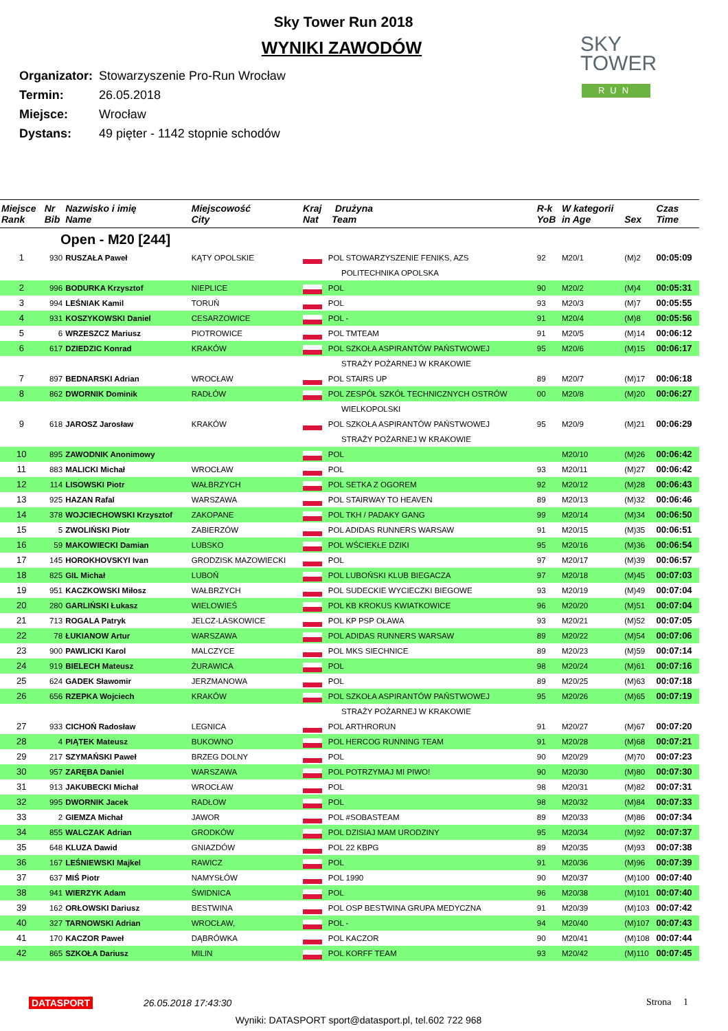Sky Tower Run 2018
WYNIKI ZAWODÓW
Organizator: Stowarzyszenie Pro-Run Wrocław
Termin: 26.05.2018
Miejsce: Wrocław
Dystans: 49 pięter - 1142 stopnie schodów
SKY
TOWER
RUN
| Miejsce Rank | Nr Bib | Nazwisko i imię Name | Miejscowość City | Kraj Drużyna Nat Team | | R-k YoB | W kategorii in Age | Sex | Czas Time |
| --- | --- | --- | --- | --- | --- | --- | --- | --- | --- |
| Open - M20 [244] | | | | | | | | | |
| 1 | 930 | RUSZAŁA Paweł | KĄTY OPOLSKIE | | POL STOWARZYSZENIE FENIKS, AZS POLITECHNIKA OPOLSKA | 92 | M20/1 | (M)2 | 00:05:09 |
| 2 | 996 | BODURKA Krzysztof | NIEPLICE | | POL | 90 | M20/2 | (M)4 | 00:05:31 |
| 3 | 994 | LEŚNIAK Kamil | TORUŃ | | POL | 93 | M20/3 | (M)7 | 00:05:55 |
| 4 | 931 | KOSZYKOWSKI Daniel | CESARZOWICE | | POL - | 91 | M20/4 | (M)8 | 00:05:56 |
| 5 | 6 | WRZESZCZ Mariusz | PIOTROWICE | | POL TMTEAM | 91 | M20/5 | (M)14 | 00:06:12 |
| 6 | 617 | DZIEDZIC Konrad | KRAKÓW | | POL SZKOŁA ASPIRANTÓW PAŃSTWOWEJ | 95 | M20/6 | (M)15 | 00:06:17 |
| | | | | | STRAŻY POŻARNEJ W KRAKOWIE | | | | |
| 7 | 897 | BEDNARSKI Adrian | WROCŁAW | | POL STAIRS UP | 89 | M20/7 | (M)17 | 00:06:18 |
| 8 | 862 | DWORNIK Dominik | RADŁÓW | | POL ZESPÓŁ SZKÓŁ TECHNICZNYCH OSTRÓW | 00 | M20/8 | (M)20 | 00:06:27 |
| | | | | | WIELKOPOLSKI | | | | |
| 9 | 618 | JAROSZ Jarosław | KRAKÓW | | POL SZKOŁA ASPIRANTÓW PAŃSTWOWEJ STRAŻY POŻARNEJ W KRAKOWIE | 95 | M20/9 | (M)21 | 00:06:29 |
| 10 | 895 | ZAWODNIK Anonimowy | | | POL | | M20/10 | (M)26 | 00:06:42 |
| 11 | 883 | MALICKI Michał | WROCŁAW | | POL | 93 | M20/11 | (M)27 | 00:06:42 |
| 12 | 114 | LISOWSKI Piotr | WAŁBRZYCH | | POL SETKA Z OGOREM | 92 | M20/12 | (M)28 | 00:06:43 |
| 13 | 925 | HAZAN Rafal | WARSZAWA | | POL STAIRWAY TO HEAVEN | 89 | M20/13 | (M)32 | 00:06:46 |
| 14 | 378 | WOJCIECHOWSKI Krzysztof | ZAKOPANE | | POL TKH / PADAKY GANG | 99 | M20/14 | (M)34 | 00:06:50 |
| 15 | 5 | ZWOLIŃSKI Piotr | ZABIERZÓW | | POL ADIDAS RUNNERS WARSAW | 91 | M20/15 | (M)35 | 00:06:51 |
| 16 | 59 | MAKOWIECKI Damian | LUBSKO | | POL WŚCIEKŁE DZIKI | 95 | M20/16 | (M)36 | 00:06:54 |
| 17 | 145 | HOROKHOVSKYI Ivan | GRODZISK MAZOWIECKI | | POL | 97 | M20/17 | (M)39 | 00:06:57 |
| 18 | 825 | GIL Michał | LUBOŃ | | POL LUBOŃSKI KLUB BIEGACZA | 97 | M20/18 | (M)45 | 00:07:03 |
| 19 | 951 | KACZKOWSKI Miłosz | WAŁBRZYCH | | POL SUDECKIE WYCIECZKI BIEGOWE | 93 | M20/19 | (M)49 | 00:07:04 |
| 20 | 280 | GARLIŃSKI Łukasz | WIELOWIEŚ | | POL KB KROKUS KWIATKOWICE | 96 | M20/20 | (M)51 | 00:07:04 |
| 21 | 713 | ROGALA Patryk | JELCZ-LASKOWICE | | POL KP PSP OŁAWA | 93 | M20/21 | (M)52 | 00:07:05 |
| 22 | 78 | ŁUKIANOW Artur | WARSZAWA | | POL ADIDAS RUNNERS WARSAW | 89 | M20/22 | (M)54 | 00:07:06 |
| 23 | 900 | PAWLICKI Karol | MALCZYCE | | POL MKS SIECHNICE | 89 | M20/23 | (M)59 | 00:07:14 |
| 24 | 919 | BIELECH Mateusz | ŻURAWICA | | POL | 98 | M20/24 | (M)61 | 00:07:16 |
| 25 | 624 | GADEK Sławomir | JERZMANOWA | | POL | 89 | M20/25 | (M)63 | 00:07:18 |
| 26 | 656 | RZEPKA Wojciech | KRAKÓW | | POL SZKOŁA ASPIRANTÓW PAŃSTWOWEJ | 95 | M20/26 | (M)65 | 00:07:19 |
| | | | | | STRAŻY POŻARNEJ W KRAKOWIE | | | | |
| 27 | 933 | CICHOŃ Radosław | LEGNICA | | POL ARTHRORUN | 91 | M20/27 | (M)67 | 00:07:20 |
| 28 | 4 | PIĄTEK Mateusz | BUKOWNO | | POL HERCOG RUNNING TEAM | 91 | M20/28 | (M)68 | 00:07:21 |
| 29 | 217 | SZYMAŃSKI Paweł | BRZEG DOLNY | | POL | 90 | M20/29 | (M)70 | 00:07:23 |
| 30 | 957 | ZARĘBA Daniel | WARSZAWA | | POL POTRZYMAJ MI PIWO! | 90 | M20/30 | (M)80 | 00:07:30 |
| 31 | 913 | JAKUBECKI Michał | WROCŁAW | | POL | 98 | M20/31 | (M)82 | 00:07:31 |
| 32 | 995 | DWORNIK Jacek | RADŁOW | | POL | 98 | M20/32 | (M)84 | 00:07:33 |
| 33 | 2 | GIEMZA Michał | JAWOR | | POL #SOBASTEAM | 89 | M20/33 | (M)86 | 00:07:34 |
| 34 | 855 | WALCZAK Adrian | GRODKÓW | | POL DZISIAJ MAM URODZINY | 95 | M20/34 | (M)92 | 00:07:37 |
| 35 | 648 | KLUZA Dawid | GNIAZDÓW | | POL 22 KBPG | 89 | M20/35 | (M)93 | 00:07:38 |
| 36 | 167 | LEŚNIEWSKI Majkel | RAWICZ | | POL | 91 | M20/36 | (M)96 | 00:07:39 |
| 37 | 637 | MIŚ Piotr | NAMYSŁÓW | | POL 1990 | 90 | M20/37 | (M)100 | 00:07:40 |
| 38 | 941 | WIERZYK Adam | ŚWIDNICA | | POL | 96 | M20/38 | (M)101 | 00:07:40 |
| 39 | 162 | ORŁOWSKI Dariusz | BESTWINA | | POL OSP BESTWINA GRUPA MEDYCZNA | 91 | M20/39 | (M)103 | 00:07:42 |
| 40 | 327 | TARNOWSKI Adrian | WROCŁAW, | | POL - | 94 | M20/40 | (M)107 | 00:07:43 |
| 41 | 170 | KACZOR Paweł | DĄBRÓWKA | | POL KACZOR | 90 | M20/41 | (M)108 | 00:07:44 |
| 42 | 865 | SZKOŁA Dariusz | MILIN | | POL KORFF TEAM | 93 | M20/42 | (M)110 | 00:07:45 |
DATASPORT 26.05.2018 17:43:30 Strona 1
Wyniki: DATASPORT sport@datasport.pl, tel.602 722 968